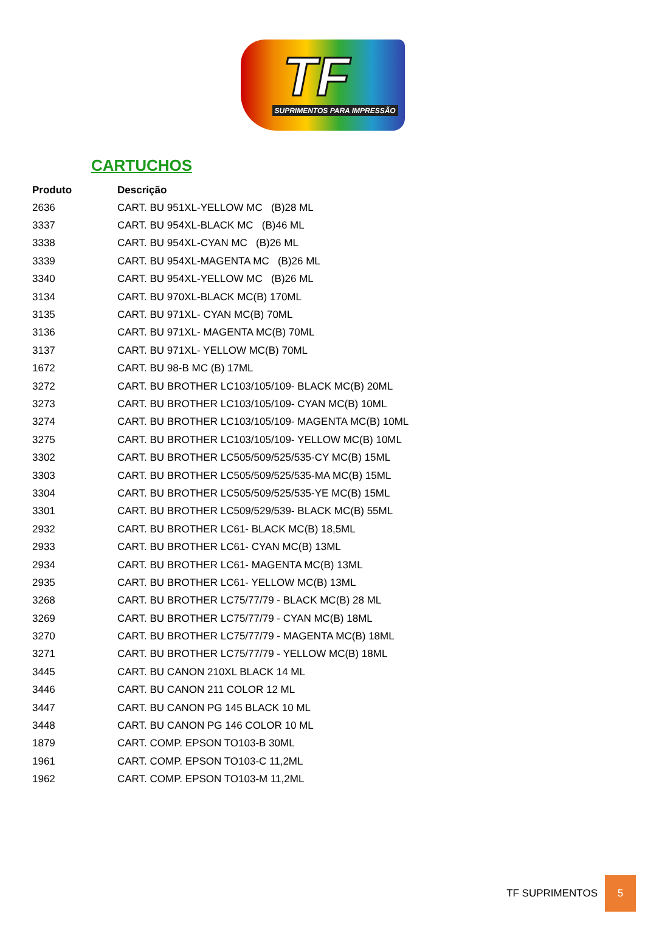TF
SUPRIMENTOS PARA IMPRESSÃO
CARTUCHOS
| Produto | Descrição |
| --- | --- |
| 2636 | CART. BU 951XL-YELLOW MC (B)28 ML |
| 3337 | CART. BU 954XL-BLACK MC (B)46 ML |
| 3338 | CART. BU 954XL-CYAN MC (B)26 ML |
| 3339 | CART. BU 954XL-MAGENTA MC (B)26 ML |
| 3340 | CART. BU 954XL-YELLOW MC (B)26 ML |
| 3134 | CART. BU 970XL-BLACK MC(B) 170ML |
| 3135 | CART. BU 971XL- CYAN MC(B) 70ML |
| 3136 | CART. BU 971XL- MAGENTA MC(B) 70ML |
| 3137 | CART. BU 971XL- YELLOW MC(B) 70ML |
| 1672 | CART. BU 98-B MC (B) 17ML |
| 3272 | CART. BU BROTHER LC103/105/109- BLACK MC(B) 20ML |
| 3273 | CART. BU BROTHER LC103/105/109- CYAN MC(B) 10ML |
| 3274 | CART. BU BROTHER LC103/105/109- MAGENTA MC(B) 10ML |
| 3275 | CART. BU BROTHER LC103/105/109- YELLOW MC(B) 10ML |
| 3302 | CART. BU BROTHER LC505/509/525/535-CY MC(B) 15ML |
| 3303 | CART. BU BROTHER LC505/509/525/535-MA MC(B) 15ML |
| 3304 | CART. BU BROTHER LC505/509/525/535-YE MC(B) 15ML |
| 3301 | CART. BU BROTHER LC509/529/539- BLACK MC(B) 55ML |
| 2932 | CART. BU BROTHER LC61- BLACK MC(B) 18,5ML |
| 2933 | CART. BU BROTHER LC61- CYAN MC(B) 13ML |
| 2934 | CART. BU BROTHER LC61- MAGENTA MC(B) 13ML |
| 2935 | CART. BU BROTHER LC61- YELLOW MC(B) 13ML |
| 3268 | CART. BU BROTHER LC75/77/79 - BLACK MC(B) 28 ML |
| 3269 | CART. BU BROTHER LC75/77/79 - CYAN MC(B) 18ML |
| 3270 | CART. BU BROTHER LC75/77/79 - MAGENTA MC(B) 18ML |
| 3271 | CART. BU BROTHER LC75/77/79 - YELLOW MC(B) 18ML |
| 3445 | CART. BU CANON 210XL BLACK 14 ML |
| 3446 | CART. BU CANON 211 COLOR 12 ML |
| 3447 | CART. BU CANON PG 145 BLACK 10 ML |
| 3448 | CART. BU CANON PG 146 COLOR 10 ML |
| 1879 | CART. COMP. EPSON TO103-B 30ML |
| 1961 | CART. COMP. EPSON TO103-C 11,2ML |
| 1962 | CART. COMP. EPSON TO103-M 11,2ML |
TF SUPRIMENTOS 5